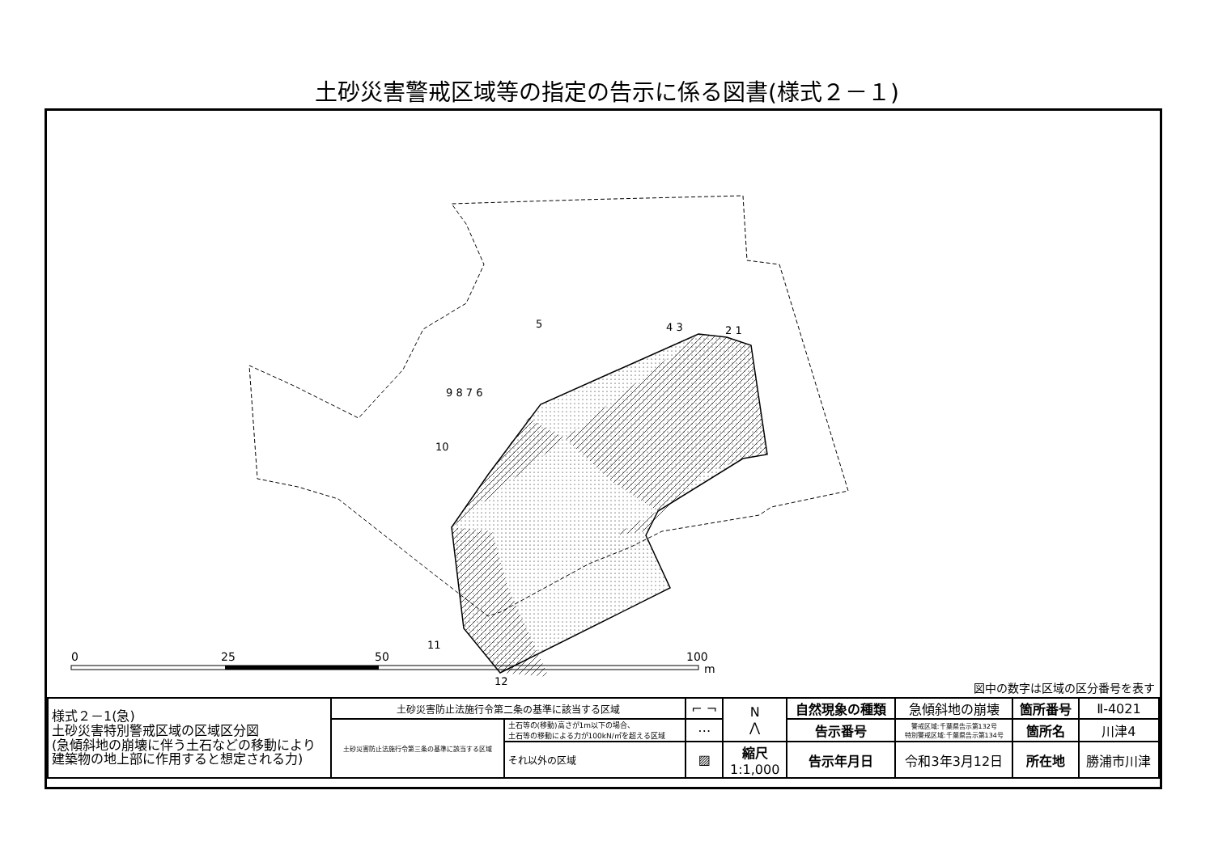土砂災害警戒区域等の指定の告示に係る図書(様式２－１)
4 3
2 1
5
9 8 7 6
10
11
12
0
25
50
100
m
図中の数字は区域の区分番号を表す
| 様式２－1(急) 土砂災害特別警戒区域の区域区分図 (急傾斜地の崩壊に伴う土石などの移動により建築物の地上部に作用すると想定される力) | 土砂災害防止法施行令第二条の基準に該当する区域 | | ⌐ ¬ | N ⋀ | 自然現象の種類 | 急傾斜地の崩壊 | 箇所番号 | Ⅱ-4021 |
| | 土砂災害防止法施行令第三条の基準に該当する区域 | 土石等の(移動)高さが1m以下の場合、 土石等の移動による力が100kN/㎡を超える区域 | ⋯ | | 告示番号 | 警戒区域:千葉県告示第132号 特別警戒区域:千葉県告示第134号 | 箇所名 | 川津4 |
| | | それ以外の区域 | ▨ | 縮尺 1:1,000 | 告示年月日 | 令和3年3月12日 | 所在地 | 勝浦市川津 |